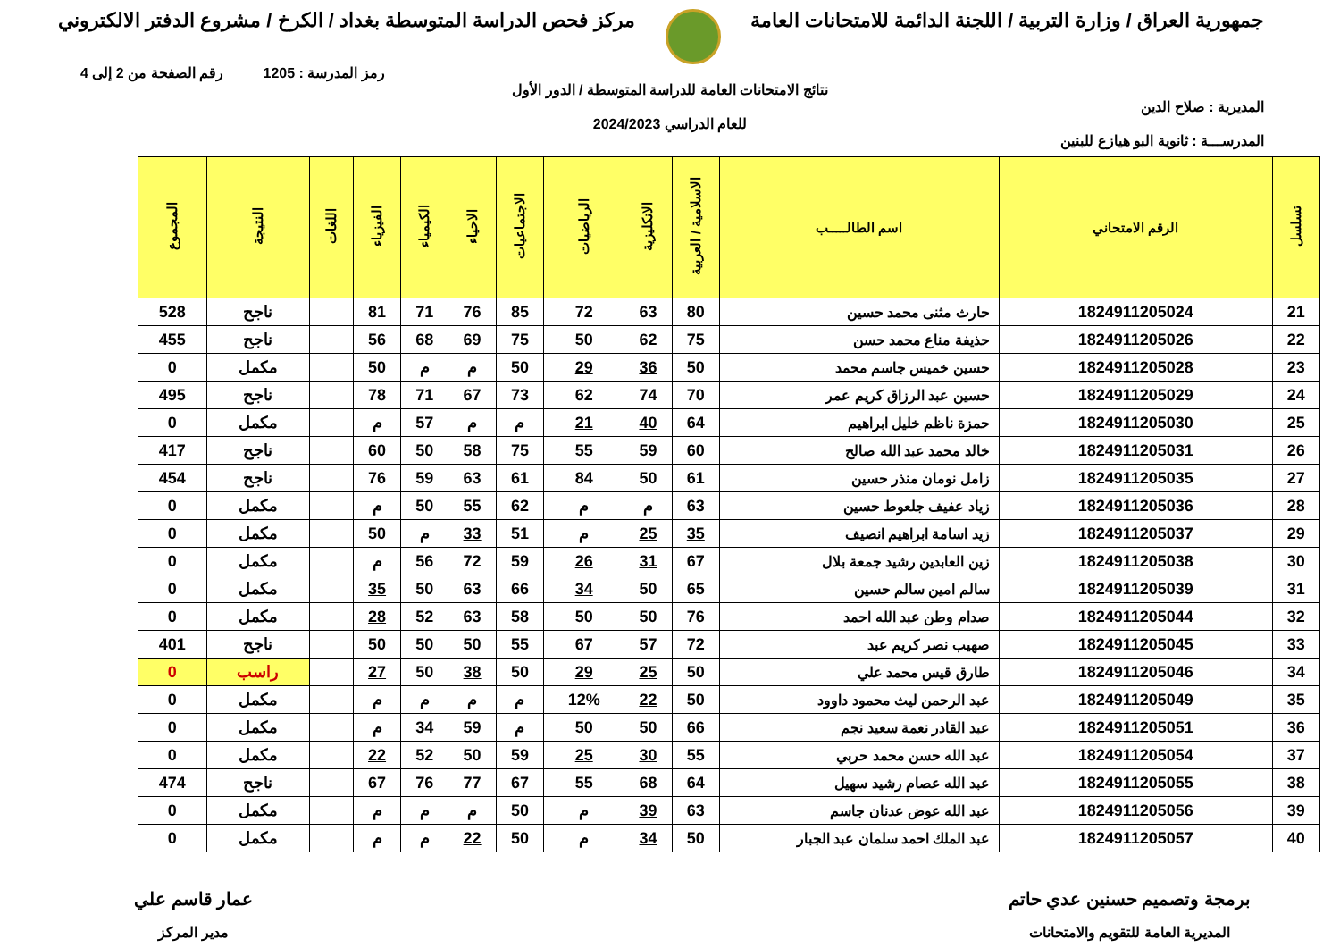جمهورية العراق / وزارة التربية / اللجنة الدائمة للامتحانات العامة مركز فحص الدراسة المتوسطة بغداد / الكرخ / مشروع الدفتر الالكتروني
رمز المدرسة : 1205 رقم الصفحة من 2 إلى 4
نتائج الامتحانات العامة للدراسة المتوسطة / الدور الأول
المديرية : صلاح الدين
للعام الدراسي 2024/2023
المدرســـة : ثانوية البو هيازع للبنين
| تسلسل | الرقم الامتحاني | اسم الطالـــــب | الاسلامية / العربية | الانكليزية | الرياضيات | الاجتماعيات | الاحياء | الكيمياء | الفيزياء | اللغات | النتيجة | المجموع |
| --- | --- | --- | --- | --- | --- | --- | --- | --- | --- | --- | --- | --- |
| 21 | 1824911205024 | حارث مثنى محمد حسين | 80 | 63 | 72 | 85 | 76 | 71 | 81 | | ناجح | 528 |
| 22 | 1824911205026 | حذيفة مناع محمد حسن | 75 | 62 | 50 | 75 | 69 | 68 | 56 | | ناجح | 455 |
| 23 | 1824911205028 | حسين خميس جاسم محمد | 50 | 36 | 29 | 50 | م | م | 50 | | مكمل | 0 |
| 24 | 1824911205029 | حسين عبد الرزاق كريم عمر | 70 | 74 | 62 | 73 | 67 | 71 | 78 | | ناجح | 495 |
| 25 | 1824911205030 | حمزة ناظم خليل ابراهيم | 64 | 40 | 21 | م | م | 57 | م | | مكمل | 0 |
| 26 | 1824911205031 | خالد محمد عبد الله صالح | 60 | 59 | 55 | 75 | 58 | 50 | 60 | | ناجح | 417 |
| 27 | 1824911205035 | زامل نومان منذر حسين | 61 | 50 | 84 | 61 | 63 | 59 | 76 | | ناجح | 454 |
| 28 | 1824911205036 | زياد عفيف جلعوط حسين | 63 | م | م | 62 | 55 | 50 | م | | مكمل | 0 |
| 29 | 1824911205037 | زيد اسامة ابراهيم انصيف | 35 | 25 | م | 51 | 33 | م | 50 | | مكمل | 0 |
| 30 | 1824911205038 | زين العابدين رشيد جمعة بلال | 67 | 31 | 26 | 59 | 72 | 56 | م | | مكمل | 0 |
| 31 | 1824911205039 | سالم امين سالم حسين | 65 | 50 | 34 | 66 | 63 | 50 | 35 | | مكمل | 0 |
| 32 | 1824911205044 | صدام وطن عبد الله احمد | 76 | 50 | 50 | 58 | 63 | 52 | 28 | | مكمل | 0 |
| 33 | 1824911205045 | صهيب نصر كريم عبد | 72 | 57 | 67 | 55 | 50 | 50 | 50 | | ناجح | 401 |
| 34 | 1824911205046 | طارق قيس محمد علي | 50 | 25 | 29 | 50 | 38 | 50 | 27 | | راسب | 0 |
| 35 | 1824911205049 | عبد الرحمن ليث محمود داوود | 50 | 22 | 12% | م | م | م | م | | مكمل | 0 |
| 36 | 1824911205051 | عبد القادر نعمة سعيد نجم | 66 | 50 | 50 | م | 59 | 34 | م | | مكمل | 0 |
| 37 | 1824911205054 | عبد الله حسن محمد حربي | 55 | 30 | 25 | 59 | 50 | 52 | 22 | | مكمل | 0 |
| 38 | 1824911205055 | عبد الله عصام رشيد سهيل | 64 | 68 | 55 | 67 | 77 | 76 | 67 | | ناجح | 474 |
| 39 | 1824911205056 | عبد الله عوض عدنان جاسم | 63 | 39 | م | 50 | م | م | م | | مكمل | 0 |
| 40 | 1824911205057 | عبد الملك احمد سلمان عبد الجبار | 50 | 34 | م | 50 | 22 | م | م | | مكمل | 0 |
برمجة وتصميم حسنين عدي حاتم
المديرية العامة للتقويم والامتحانات
عمار قاسم علي
مدير المركز